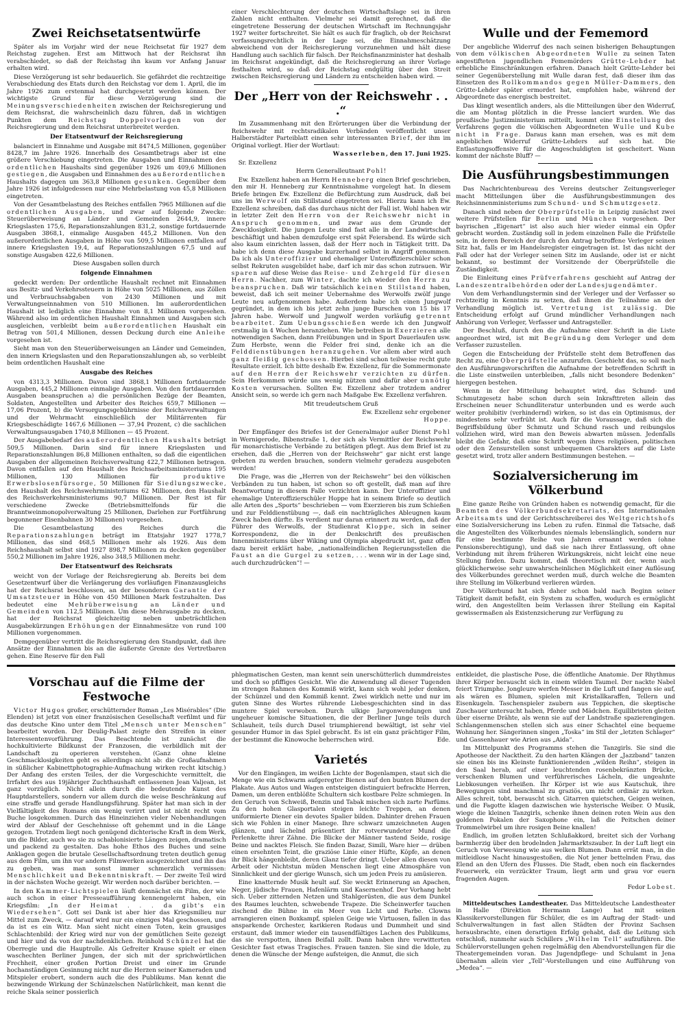Zwei Reichsetatsentwürfe
Später als im Vorjahr wird der neue Reichsetat für 1927 dem Reichstag zugehen. Erst am Mittwoch hat der Reichsrat ihn verabschiedet, so daß der Reichstag ihn kaum vor Anfang Januar erhalten wird.
Diese Verzögerung ist sehr bedauerlich. Sie gefährdet die rechtzeitige Verabschiedung des Etats durch den Reichstag vor dem 1. April, die im Jahre 1926 zum erstenmal hat durchgesetzt werden können. Der wichtigste Grund für diese Verzögerung sind die Meinungsverschiedenheiten zwischen der Reichsregierung und dem Reichsrat, die wahrscheinlich dazu führen, daß in wichtigen Punkten dem Reichstag Doppelvorlagen von der Reichsregierung und dem Reichsrat unterbreitet werden.
Der Etatsentwurf der Reichsregierung
balanciert in Einnahme und Ausgabe mit 8474,5 Millionen, gegenüber 8428,7 im Jahre 1926. Innerhalb des Gesamtbetrags aber ist eine größere Verschiebung eingetreten. Die Ausgaben und Einnahmen des ordentlichen Haushalts sind gegenüber 1926 um 409,6 Millionen gestiegen, die Ausgaben und Einnahmen des außerordentlichen Haushalts dagegen um 363,8 Millionen gesunken. Gegenüber dem Jahre 1926 ist infolgedessen nur eine Mehrbelastung von 45,8 Millionen eingetreten.
Von der Gesamtbelastung des Reiches entfallen 7965 Millionen auf die ordentlichen Ausgaben, und zwar auf folgende Zwecke: Steuerüberweisung an Länder und Gemeinden 2644,9, innere Kriegslasten 175,6, Reparationszahlungen 831,2, sonstige fortdauernde Ausgaben 3868,1, einmalige Ausgaben 445,2 Millionen. Von den außerordentlichen Ausgaben in Höhe von 509,5 Millionen entfallen auf innere Kriegslasten 19,4, auf Reparationszahlungen 67,5 und auf sonstige Ausgaben 422,6 Millionen.
Diese Ausgaben sollen durch
folgende Einnahmen
gedeckt werden: Der ordentliche Haushalt rechnet mit Einnahmen aus Besitz- und Verkehrssteuern in Höhe von 5025 Millionen, aus Zöllen und Verbrauchsabgaben von 2430 Millionen und mit Verwaltungseinnahmen von 510 Millionen. Im außerordentlichen Haushalt ist lediglich eine Einnahme von 8,1 Millionen vorgesehen. Während also im ordentlichen Haushalt Einnahmen und Ausgaben sich ausgleichen, verbleibt beim außerordentlichen Haushalt ein Betrag von 501,4 Millionen, dessen Deckung durch eine Anleihe vorgesehen ist.
Sieht man von den Steuerüberweisungen an Länder und Gemeinden, den innern Kriegslasten und den Reparationszahlungen ab, so verbleibt beim ordentlichen Haushalt eine
Ausgabe des Reiches
von 4313,3 Millionen. Davon sind 3868,1 Millionen fortdauernde Ausgaben, 445,2 Millionen einmalige Ausgaben. Von den fortdauernden Ausgaben beanspruchen a) die persönlichen Bezüge der Beamten, Soldaten, Angestellten und Arbeiter des Reiches 659,7 Millionen — 17,06 Prozent, b) die Versorgungsgebührnisse der Reichsverwaltungen und der Wehrmacht einschließlich der Militärrenten für Kriegsbeschädigte 1467,6 Millionen — 37,94 Prozent, c) die sachlichen Verwaltungsausgaben 1740,8 Millionen — 45 Prozent.
Der Ausgabebedarf des außerordentlichen Haushalts beträgt 509,5 Millionen. Darin sind für innere Kriegslasten und Reparationszahlungen 86,8 Millionen enthalten, so daß die eigentlichen Ausgaben der allgemeinen Reichsverwaltung 422,7 Millionen betragen. Davon entfallen auf den Haushalt des Reichsarbeitsministeriums 195 Millionen, 130 Millionen für produktive Erwerbslosenfürsorge, 50 Millionen für Siedlungszwecke, den Haushalt des Reichswehrministeriums 62 Millionen, den Haushalt des Reichsverkehrsministeriums 90,7 Millionen. Der Rest ist für verschiedene Zwecke (Betriebsmittelfonds für die Branntweinmonopolverwaltung 25 Millionen, Darlehen zur Fortführung begonnener Eisenbahnen 30 Millionen) vorgesehen.
Die Gesamtbelastung des Reiches durch die Reparationszahlungen beträgt im Etatsjahr 1927 1778,7 Millionen, das sind 468,5 Millionen mehr als 1926. Aus dem Reichshaushalt selbst sind 1927 898,7 Millionen zu decken gegenüber 550,2 Millionen im Jahre 1926, also 348,5 Millionen mehr.
Der Etatsentwurf des Reichsrats
weicht von der Vorlage der Reichsregierung ab. Bereits bei dem Gesetzentwurf über die Verlängerung des vorläufigen Finanzausgleichs hat der Reichsrat beschlossen, an der besonderen Garantie der Umsatzsteuer in Höhe von 450 Millionen Mark festzuhalten. Das bedeutet eine Mehrüberweisung an Länder und Gemeinden von 112,5 Millionen. Um diese Mehrausgabe zu decken, hat der Reichsrat gleichzeitig neben unbeträchtlichen Ausgabekürzungen Erhöhungen der Einnahmesätze von rund 100 Millionen vorgenommen.
Demgegenüber vertritt die Reichsregierung den Standpunkt, daß ihre Ansätze der Einnahmen bis an die äußerste Grenze des Vertretbaren gehen. Eine Reserve für den Fall
einer Verschlechterung der deutschen Wirtschaftslage sei in ihren Zahlen nicht enthalten. Vielmehr sei damit gerechnet, daß die eingetretene Besserung der deutschen Wirtschaft im Rechnungsjahr 1927 weiter fortschreitet. Sie hält es auch für fraglich, ob der Reichsrat verfassungsrechtlich in der Lage sei, die Einnahmeschätzung abweichend von der Reichsregierung vorzunehmen und hält diese Handlung auch sachlich für falsch. Der Reichsfinanzminister hat deshalb im Reichsrat angekündigt, daß die Reichsregierung an ihrer Vorlage festhalten wird, so daß der Reichstag endgültig über den Streit zwischen Reichsregierung und Ländern zu entscheiden haben wird. —
Der „Herr von der Reichswehr . . .“
Im Zusammenhang mit den Erörterungen über die Verbindung der Reichswehr mit rechtsradikalen Verbänden veröffentlicht unser Halberstädter Parteiblatt einen sehr interessanten Brief, der ihm im Original vorliegt. Hier der Wortlaut:
Wasserleben, den 17. Juni 1925.
Sr. Exzellenz
Herrn Generalleutnant Pohl!
Ew. Exzellenz haben an Herrn Henneberg einen Brief geschrieben, den mir H. Henneberg zur Kenntnisnahme vorgelegt hat. In diesem Briefe bringen Ew. Exzellenz die Befürchtung zum Ausdruck, daß bei uns im Werwolf ein Stillstand eingetreten sei. Hierzu kann ich Ew. Exzellenz schreiben, daß das durchaus nicht der Fall ist. Wohl haben wir in letzter Zeit den Herrn von der Reichswehr nicht in Anspruch genommen, und zwar aus dem Grunde der Zwecklosigkeit. Die jungen Leute sind fast alle in der Landwirtschaft beschäftigt und haben demzufolge erst spät Feierabend. Es würde sich also kaum einrichten lassen, daß der Herr noch in Tätigkeit tritt. Da habe ich denn diese Ausgabe kurzerhand selbst in Angriff genommen. Da ich als Unteroffizier und ehemaliger Unteroffizierschüler schon selbst Rekruten ausgebildet habe, darf ich mir das schon zutrauen. Wir sparen auf diese Weise das Reise- und Zehrgeld für diesen Herrn. Nachher, zum Winter, dachte ich wieder den Herrn zu beanspruchen. Daß wir tatsächlich keinen Stillstand haben, beweist, daß ich seit meiner Uebernahme des Werwolfs zwölf junge Leute neu aufgenommen habe. Außerdem habe ich einen Jungwolf gegründet, in dem ich bis jetzt zehn junge Burschen von 15 bis 17 Jahren habe. Werwolf und Jungwolf werden vorläufig getrennt bearbeitet. Zum Uebungsschießen werde ich den Jungwolf erstmalig in 4 Wochen heranziehen. Wie betreiben in Exerzieren alle notwendigen Sachen, dann Freiübungen und in Sport Dauerlaufen usw. Zum Herbste, wenn die Felder frei sind, denke ich an die Felddienstübungen heranzugehen. Vor allem aber wird auch ganz fleißig geschossen. Hierbei sind schon teilweise recht gute Resultate erzielt. Ich bitte deshalb Ew. Exzellenz, für die Sommermonate auf den Herrn der Reichswehr verzichten zu dürfen. Sein Herkommen würde uns wenig nützen und dafür aber unnötig Kosten verursachen. Sollten Ew. Exzellenz aber trotzdem andrer Ansicht sein, so werde ich gern nach Maßgabe Ew. Exzellenz verfahren.
Mit treudeutschem Gruß
Ew. Exzellenz sehr ergebener
Hoppe.
Der Empfänger des Briefes ist der Generalmajor außer Dienst Pohl in Wernigerode, Bibenstraße 1, der sich als Vermittler der Reichswehr für monarchistische Verbände zu betätigen pflegt. Aus dem Brief ist zu ersehen, daß die „Herren von der Reichswehr“ gar nicht erst lange gebeten zu werden brauchen, sondern vielmehr geradezu ausgeboten werden!
Die Frage, was die „Herren von der Reichswehr“ bei den völkischen Verbänden zu tun haben, ist schon so oft gestellt, daß man auf ihre Beantwortung in diesem Falle verzichten kann. Der Unteroffizier und ehemalige Unteroffizierschüler Hoppe hat in seinem Briefe so deutlich alle Arten des „Sports“ beschrieben — vom Exerzieren bis zum Schießen und zur Felddienstübung —, daß ein nachträgliches Ableugnen kaum Zweck haben dürfte. Es verdient nur daran erinnert zu werden, daß der Führer des Werwolfs, der Studienrat Kloppe, sich in seiner Korrespondenz, die in der Denkschrift des preußischen Innenministeriums über Wiking und Olympia abgedruckt ist, ganz offen dazu bereit erklärt habe, „nationalfeindlichen Regierungsstellen die Faust an die Gurgel zu setzen, . . . wenn wir in der Lage sind, auch durchzudrücken“! —
Wulle und der Fememord
Der angebliche Widerruf des nach seinen bisherigen Behauptungen von dem völkischen Abgeordneten Wulle zu seinen Taten angestifteten jugendlichen Fememörders Grütte-Lehder hat erhebliche Einschränkungen erfahren. Danach hielt Grütte-Lehder bei seiner Gegenüberstellung mit Wulle daran fest, daß dieser ihm das Einsetzen des Rollkommandos gegen Müller-Dammers, den Grütte-Lehder später ermordet hat, empfohlen habe, während der Abgeordnete das energisch bestreitet.
Das klingt wesentlich anders, als die Mitteilungen über den Widerruf, die am Montag plötzlich in die Presse lanciert wurden. Wie das preußische Justizministerium mitteilt, kommt eine Einstellung des Verfahrens gegen die völkischen Abgeordneten Wulle und Kube nicht in Frage. Daraus kann man ersehen, was es mit dem angeblichen Widerruf Grütte-Lehders auf sich hat. Die Entlastungsoffensive für die Angeschuldigten ist gescheitert. Wann kommt der nächste Bluff? —
Die Ausführungsbestimmungen
Das Nachrichtenbureau des Vereins deutscher Zeitungsverleger macht Mitteilungen über die Ausführungsbestimmungen des Reichsinnenministeriums zum Schund- und Schmutzgesetz.
Danach sind neben der Oberprüfstelle in Leipzig zunächst zwei weitere Prüfstellen für Berlin und München vorgesehen. Der bayrischen „Eigenart“ ist also auch hier wieder einmal ein Opfer gebracht worden. Zuständig soll in jedem einzelnen Falle die Prüfstelle sein, in deren Bereich der durch den Antrag betroffene Verleger seinen Sitz hat, falls er im Handelsregister eingetragen ist. Ist das nicht der Fall oder hat der Verleger seinen Sitz im Auslande, oder ist er nicht bekannt, so bestimmt der Vorsitzende der Oberprüfstelle die Zuständigkeit.
Die Einleitung eines Prüfverfahrens geschieht auf Antrag der Landeszentralbehörden oder der Landesjugendämter.
Von dem Verhandlungstermin sind der Verleger und der Verfasser so rechtzeitig in Kenntnis zu setzen, daß ihnen die Teilnahme an der Verhandlung möglich ist. Vertretung ist zulässig. Die Entscheidung erfolgt auf Grund mündlicher Verhandlungen nach Anhörung von Verleger, Verfasser und Antragsteller.
Der Beschluß, durch den die Aufnahme einer Schrift in die Liste angeordnet wird, ist mit Begründung dem Verleger und dem Verfasser zuzustellen.
Gegen die Entscheidung der Prüfstelle steht dem Betroffenen das Recht zu, eine Oberprüfstelle anzurufen. Geschieht das, so soll nach den Ausführungsvorschriften die Aufnahme der betreffenden Schrift in die Liste einstweilen unterbleiben, „falls nicht besondere Bedenken“ hiergegen bestehen.
Wenn in der Mitteilung behauptet wird, das Schund- und Schmutzgesetz habe schon durch sein Inkrafttreten allein das Erscheinen neuer Schundliteratur unterbunden und es werde auch weiter prohibitiv (verhindernd) wirken, so ist das ein Optimismus, der mindestens sehr verfrüht ist. Auch für die Voraussage, daß sich die Begriffsbildung über Schmutz und Schund rasch und reibungslos vollziehen wird, wird man den Beweis abwarten müssen. Jedenfalls bleibt die Gefahr, daß eine Schrift wegen ihres religiösen, politischen oder den Zensurstellen sonst unbequemen Charakters auf die Liste gesetzt wird, trotz aller andern Bestimmungen bestehen. —
Sozialversicherung im Völkerbund
Eine ganze Reihe von Gründen haben es notwendig gemacht, für die Beamten des Völkerbundsekretariats, des Internationalen Arbeitsamts und der Gerichtsschreiberei des Weltgerichtshofs eine Sozialversicherung ins Leben zu rufen. Einmal die Tatsache, daß die Angestellten des Völkerbundes niemals lebenslänglich, sondern nur für eine bestimmte Reihe von Jahren ernannt werden (ohne Pensionsberechtigung), und daß sie nach ihrer Entlassung, oft ohne Verbindung mit ihrem früheren Wirkungskreis, nicht leicht eine neue Stellung finden. Dazu kommt, daß theoretisch mit der, wenn auch glücklicherweise sehr unwahrscheinlichen Möglichkeit einer Auflösung des Völkerbundes gerechnet werden muß, durch welche die Beamten ihre Stellung im Völkerbund verlieren würden.
Der Völkerbund hat sich daher schon bald nach Beginn seiner Tätigkeit damit befaßt, ein System zu schaffen, wodurch es ermöglicht wird, den Angestellten beim Verlassen ihrer Stellung ein Kapital gewissermaßen als Existenzsicherung zur Verfügung zu
Vorschau auf die Filme der Festwoche
Victor Hugos großer, erschütternder Roman „Les Misérables“ (Die Elenden) ist jetzt von einer französischen Gesellschaft verfilmt und für das deutsche Kino unter dem Titel „Mensch unter Menschen“ bearbeitet worden. Der Deulig-Palast zeigte den Streifen in einer Interessentenvorführung. Das Beachtende ist zunächst die hochkultivierte Bildkunst der Franzosen, die verbildlich mit der Landschaft zu operieren verstehen. (Ganz ohne kleine Geschmacklosigkeiten geht es allerdings nicht ab: die Großaufnahmen in süßlicher Kabinettphotographie-Aufmachung wirken recht kitschig.) Der Anfang des ersten Teiles, der die Vorgeschichte vermittelt, die Irrfahrt des aus 19jähriger Zuchthaushaft entlassenen Jean Valjean, ist ganz vorzüglich. Nicht allein durch die bedeutende Kunst des Hauptdarstellers, sondern vor allem durch die weise Beschränkung auf eine straffe und gerade Handlungsführung. Später hat man sich in der Vielfältigkeit des Romans ein wenig verirrt und ist nicht recht vom Buche losgekommen. Durch das Hineinziehen vieler Nebenhandlungen wird der Ablauf der Geschehnisse oft gehemmt und in die Länge gezogen. Trotzdem liegt noch genügend dichterische Kraft in dem Werk, um die Bilder, auch wo sie zu schablonisierte Längen zeigen, dramatisch und packend zu gestalten. Das hohe Ethos des Buches und seine Anklagen gegen die brutale Gesellschaftsordnung treten deutlich genug aus dem Film, um ihn vor andern Filmwerken ausgezeichnet und ihn das zu geben, was man sonst immer schmerzlich vermissen: Menschlichkeit und Bekenntniskraft. — Der zweite Teil wird in der nächsten Woche gezeigt. Wir werden noch darüber berichten. —
In den Kammer-Lichtspielen läuft demnächst ein Film, der wie auch schon in einer Presseaufführung kennengelernt haben, ein Kriegsfilm: „In der Heimat . . . da gibt's ein Wiedersehen“. Gott sei Dank ist aber hier das Kriegsmilieu nur Mittel zum Zweck, — darauf wird nur ein einziges Mal geschossen, und da ist es ein Witz. Man sieht nicht einen Toten, kein grausiges Schlachtenbild: der Krieg wird nur von der gemütlichen Seite gezeigt und hier und da von der nachdenklichen. Reinhold Schünzel hat die Oberregie und die Hauptrolle. Als Gefreiter Krause spielt er einen waschechten Berliner Jungen, der sich mit der sprichwörtlichen Frechheit, einer großen Portion Dreist und einer im Grunde hochanständigen Gesinnung nicht nur die Herzen seiner Kameraden und Mitspieler erobert, sondern auch die des Publikums. Man kennt die bezwingende Wirkung der Schünzelschen Natürlichkeit, man kennt die reiche Skala seiner possierlich
phlegmatischen Gesten, man kennt sein unerschütterlich dummdreistes und doch so pfiffiges Gesicht. Wie die Anwendung all dieser Tugenden im strengen Rahmen des Kommiß wirkt, kann sich wohl jeder denken, der Schünzel und den Kommiß kennt. Zwei wirklich nette und nur im guten Sinne des Wortes rührende Liebesgeschichten sind in das muntere Spiel verwoben. Durch ulkige Jargonwendungen und ungeheuer komische Situationen, die der Berliner Junge teils durch Schlauheit, teils durch Dusel triumphierend bewältigt, ist sehr viel gesunder Humor in das Spiel gebracht. Es ist ein ganz prächtiger Film, der bestimmt die Kinowoche beherrschen wird. Ede.
Varietés
Vor den Eingängen, im weißen Lichte der Bogenlampen, staut sich die Menge wie ein Schwarm aufgeregter Bienen auf den bunten Blumen der Plakate. Aus Autos und Wagen entsteigen distinguiert befrackte Herren, Damen, um deren entblößte Schultern sich kostbare Pelze schmiegen. In den Geruch von Schweiß, Benzin und Tabak mischen sich zarte Parfüms. Zu den hohen Glasportalen steigen leichte Treppen, an denen uniformierte Diener ein devotes Spalier bilden. Dahinter drehen Frauen sich wie Fohlen in einer Manege. Ihre schwarz umzeichneten Augen glänzen, und lächelnd präsentiert ihr rotverwundeter Mund die Perlenkette ihrer Zähne. Die Blicke der Männer tastend Seide, rosige Beine und nacktes Fleisch. Sie finden Bazar, Simili, Ware hier — drüben einen ersehnten Teint, die graziöse Linie einer Hüfte, Köpfe, an denen ihr Blick hängenbleibt, deren Glanz tiefer dringt. Ueber allen diesen von Arbeit oder Nichtstun müden Menschen liegt eine Atmosphäre von Sinnlichkeit und der gierige Wunsch, sich um jeden Preis zu amüsieren.
Eine knatternde Musik heult auf. Sie weckt Erinnerung an Apachen, Neger, jüdische Frauen, Hafenlärm und Kasernenhof. Der Vorhang hebt sich. Ueber zitternden Netzen und Stahlgerüsten, die aus dem Dunkel des Raumes leuchten, schwebende Trapeze. Die Scheinwerfer tauchen zischend die Bühne in ein Meer von Licht und Farbe. Clowns arrangieren einen Boxkampf, spielen Geige wie Virtuosen, fallen in das ansparkende Orchester, karikieren Rodaus und Dummheit und sind erstaunt, daß immer wieder ein tausendfältiges Lachen des Publikums, das sie verspotten, ihnen Beifall zollt. Dann haben ihre verwitterten Gesichter fast etwas Tragisches. Frauen tanzen. Sie sind die Idole, zu denen die Wünsche der Menge aufsteigen, die Anmut, die sich
entkleidet, die plastische Pose, die öffentliche Anatomie. Der Rhythmus ihrer Körper berauscht sich in einem wilden Taumel. Der nackte Nabel feiert Triumphe. Jongleure werfen Messer in die Luft und fangen sie auf, als wären es Blumen, spielen mit Kristallkaraffen, Tellern und Eisenkugeln. Taschenspieler zaubern aus Teppichen, die skeptische Zuschauer untersucht haben, Pferde und Mädchen. Equilibristen gleiten über eiserne Drähte, als wenn sie auf der Landstraße spazierengingen. Schlangenmenschen stellen sich aus einer Schachtel eine bequeme Wohnung her. Sängerinnen singen „Toska“ im Stil der „letzten Schlager“ und Gassenhauer wie Arien aus „Aida“.
Im Mittelpunkt des Programms stehen die Tanzgirls. Sie sind die Apotheose der Nacktheit. Zu den harten Klängen der „Jazzband“ tanzen sie einen bis ins Kleinste funktionierenden „wilden Reihn“, steigen in den Saal herab, auf einer leuchtenden rosenbekränzten Brücke, verschenken Blumen und verführerisches Lächeln, die ungeahnte Liebkosungen verheißen. Ihr Körper ist wie aus Kautschuk, ihre Bewegungen sind manchmal zu graziös, um nicht ordinär zu wirken. Alles schreit, tobt, berauscht sich. Gitarren quietschen, Geigen weinen, und die Fagotte klagen dazwischen wie hysterische Weiber. O Musik, wiege die kleinen Tanzgirls, schenke ihnen deinen roten Wein aus den goldenen Pokalen der Saxophone ein, laß die Peitschen deiner Trommelwirbel um ihre rosigen Beine knallen!
Endlich, im großen letzten Schlußakkord, breitet sich der Vorhang barmherzig über den brodelnden Jahrmarktszauber. In der Luft liegt ein Geruch von Verwesung wie aus welken Blumen. Dann errät man, in die mitleidlose Nacht hinausgestoßen, die Not jener bettelnden Frau, das Elend an den Ufern des Flusses. Die Stadt, eben noch ein flackerndes Feuerwerk, ein verzückter Traum, liegt arm und grau vor euern fragenden Augen.
Fedor Lobest.
Mitteldeutsches Landestheater. Das Mitteldeutsche Landestheater in Halle (Direktion Hermann Lange) hat mit seinen Klassikervorstellungen für Schüler, die es im Auftrag der Stadt- und Schulverwaltungen in fast allen Städten der Provinz Sachsen herausbrachte, einen derartigen Erfolg gehabt, daß die Leitung sich entschloß, nunmehr auch Schillers „Wilhelm Tell“ aufzuführen. Die Schülervorstellungen gehen regelmäßig den Abendvorstellungen für die Theatergemeinden voran. Das Jugendpflege- und Schulamt in Jena übernahm allein vier „Tell“-Vorstellungen und eine Aufführung von „Medea“. —